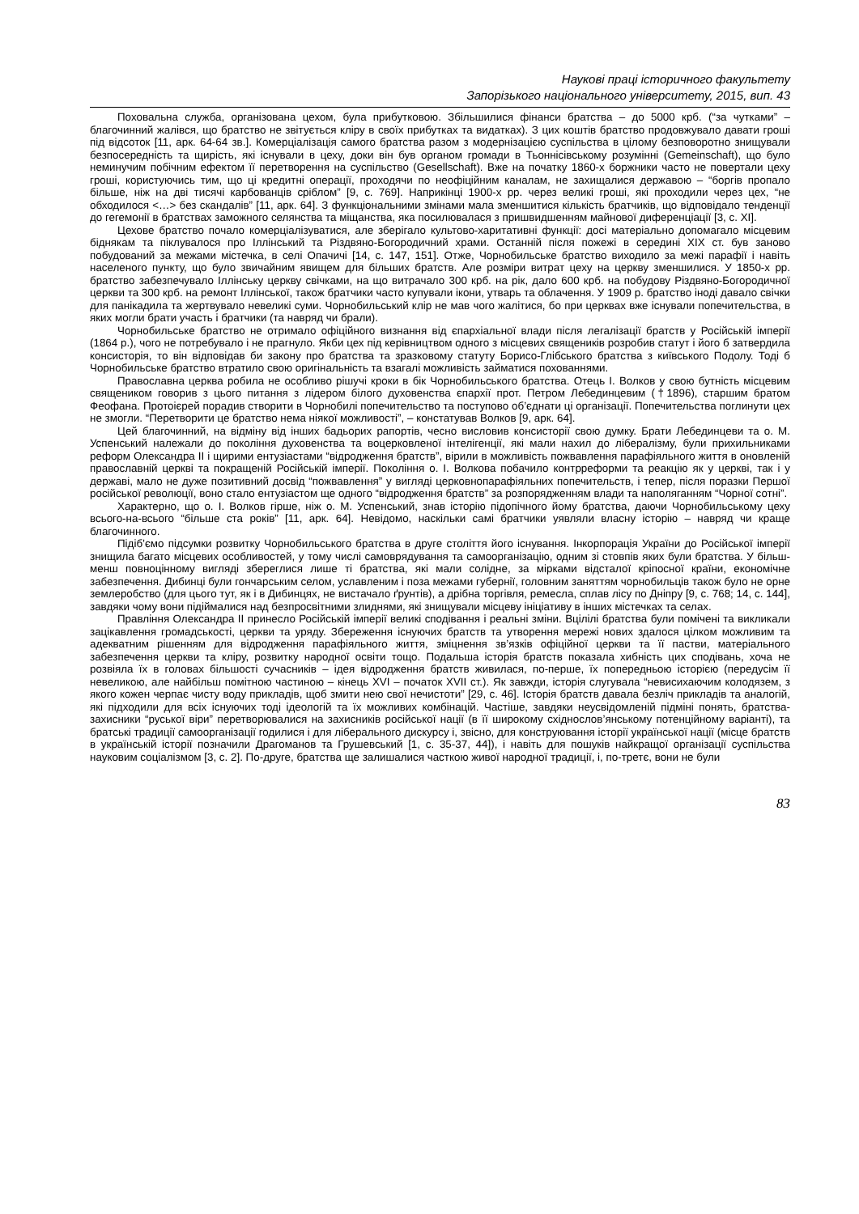Наукові праці історичного факультету
Запорізького національного університету, 2015, вип. 43
Поховальна служба, організована цехом, була прибутковою. Збільшилися фінанси братства – до 5000 крб. (“за чутками” – благочинний жалівся, що братство не звітується кліру в своїх прибутках та видатках). З цих коштів братство продовжувало давати гроші під відсоток [11, арк. 64-64 зв.]. Комерціалізація самого братства разом з модернізацією суспільства в цілому безповоротно знищували безпосередність та щирість, які існували в цеху, доки він був органом громади в Тьоннісівському розумінні (Gemeinschaft), що було неминучим побічним ефектом її перетворення на суспільство (Gesellschaft). Вже на початку 1860-х боржники часто не повертали цеху гроші, користуючись тим, що ці кредитні операції, проходячи по неофіційним каналам, не захищалися державою – “боргів пропало більше, ніж на дві тисячі карбованців сріблом” [9, с. 769]. Наприкінці 1900-х рр. через великі гроші, які проходили через цех, “не обходилося <…> без скандалів” [11, арк. 64]. З функціональними змінами мала зменшитися кількість братчиків, що відповідало тенденції до гегемонії в братствах заможного селянства та міщанства, яка посилювалася з пришвидшенням майнової диференціації [3, с. XI].
Цехове братство почало комерціалізуватися, але зберігало культово-харитативні функції: досі матеріально допомагало місцевим біднякам та піклувалося про Іллінський та Різдвяно-Богородичний храми. Останній після пожежі в середині XIX ст. був заново побудований за межами містечка, в селі Опачичі [14, с. 147, 151]. Отже, Чорнобильське братство виходило за межі парафії і навіть населеного пункту, що було звичайним явищем для більших братств. Але розміри витрат цеху на церкву зменшилися. У 1850-х рр. братство забезпечувало Іллінську церкву свічками, на що витрачало 300 крб. на рік, дало 600 крб. на побудову Різдвяно-Богородичної церкви та 300 крб. на ремонт Іллінської, також братчики часто купували ікони, утварь та облачення. У 1909 р. братство іноді давало свічки для панікадила та жертвувало невеликі суми. Чорнобильський клір не мав чого жалітися, бо при церквах вже існували попечительства, в яких могли брати участь і братчики (та навряд чи брали).
Чорнобильське братство не отримало офіційного визнання від єпархіальної влади після легалізації братств у Російській імперії (1864 р.), чого не потребувало і не прагнуло. Якби цех під керівництвом одного з місцевих священиків розробив статут і його б затвердила консисторія, то він відповідав би закону про братства та зразковому статуту Борисо-Глібського братства з київського Подолу. Тоді б Чорнобильське братство втратило свою оригінальність та взагалі можливість займатися похованнями.
Православна церква робила не особливо рішучі кроки в бік Чорнобильського братства. Отець І. Волков у свою бутність місцевим священиком говорив з цього питання з лідером білого духовенства єпархії прот. Петром Лебединцевим (†1896), старшим братом Феофана. Протоієрей порадив створити в Чорнобилі попечительство та поступово об’єднати ці організації. Попечительства поглинути цех не змогли. “Перетворити це братство нема ніякої можливості”, – констатував Волков [9, арк. 64].
Цей благочинний, на відміну від інших бадьорих рапортів, чесно висловив консисторії свою думку. Брати Лебединцеви та о. М. Успенський належали до покоління духовенства та воцерковленої інтелігенції, які мали нахил до лібералізму, були прихильниками реформ Олександра II і щирими ентузіастами “відродження братств”, вірили в можливість пожвавлення парафіяльного життя в оновленій православній церкві та покращеній Російській імперії. Покоління о. І. Волкова побачило контрреформи та реакцію як у церкві, так і у державі, мало не дуже позитивний досвід “пожвавлення” у вигляді церковнопарафіяльних попечительств, і тепер, після поразки Першої російської революції, воно стало ентузіастом ще одного “відродження братств” за розпорядженням влади та наполяганням “Чорної сотні”.
Характерно, що о. І. Волков гірше, ніж о. М. Успенський, знав історію підопічного йому братства, даючи Чорнобильському цеху всього-на-всього “більше ста років” [11, арк. 64]. Невідомо, наскільки самі братчики уявляли власну історію – навряд чи краще благочинного.
Підіб’ємо підсумки розвитку Чорнобильського братства в друге століття його існування. Інкорпорація України до Російської імперії знищила багато місцевих особливостей, у тому числі самоврядування та самоорганізацію, одним зі стовпів яких були братства. У більш-менш повноцінному вигляді збереглися лише ті братства, які мали солідне, за мірками відсталої кріпосної країни, економічне забезпечення. Дибинці були гончарським селом, уславленим і поза межами губернії, головним заняттям чорнобильців також було не орне землеробство (для цього тут, як і в Дибинцях, не вистачало ґрунтів), а дрібна торгівля, ремесла, сплав лісу по Дніпру [9, с. 768; 14, с. 144], завдяки чому вони підіймалися над безпросвітними злиднями, які знищували місцеву ініціативу в інших містечках та селах.
Правління Олександра II принесло Російській імперії великі сподівання і реальні зміни. Вцілілі братства були помічені та викликали зацікавлення громадськості, церкви та уряду. Збереження існуючих братств та утворення мережі нових здалося цілком можливим та адекватним рішенням для відродження парафіяльного життя, зміцнення зв’язків офіційної церкви та її пастви, матеріального забезпечення церкви та кліру, розвитку народної освіти тощо. Подальша історія братств показала хибність цих сподівань, хоча не розвіяла їх в головах більшості сучасників – ідея відродження братств живилася, по-перше, їх попередньою історією (передусім її невеликою, але найбільш помітною частиною – кінець XVI – початок XVII ст.). Як завжди, історія слугувала “невисихаючим колодязем, з якого кожен черпає чисту воду прикладів, щоб змити нею свої нечистоти” [29, с. 46]. Історія братств давала безліч прикладів та аналогій, які підходили для всіх існуючих тоді ідеологій та їх можливих комбінацій. Частіше, завдяки неусвідомленій підміні понять, братства-захисники “руської віри” перетворювалися на захисників російської нації (в її широкому східнослов’янському потенційному варіанті), та братські традиції самоорганізації годилися і для ліберального дискурсу і, звісно, для конструювання історії української нації (місце братств в українській історії позначили Драгоманов та Грушевський [1, с. 35-37, 44]), і навіть для пошуків найкращої організації суспільства науковим соціалізмом [3, с. 2]. По-друге, братства ще залишалися часткою живої народної традиції, і, по-третє, вони не були
83